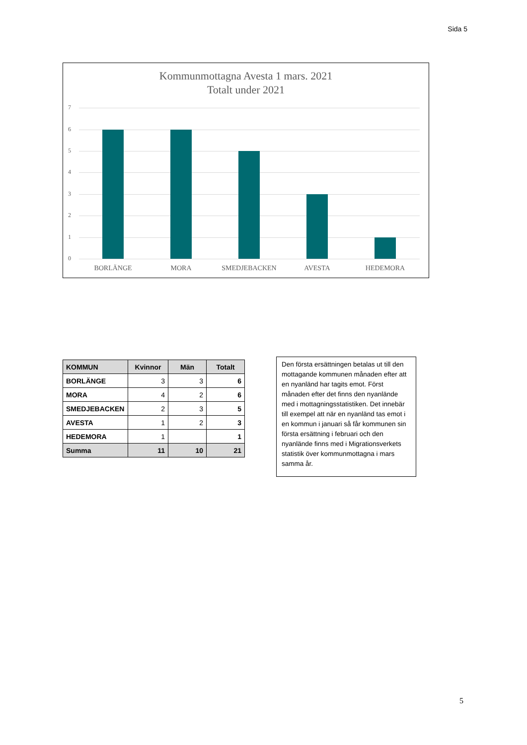Sida 5
Kommunmottagna Avesta 1 mars. 2021
Totalt under 2021
7
6
5
4
3
2
1
0
BORLÄNGE MORA SMEDJEBACKEN AVESTA HEDEMORA
| KOMMUN | Kvinnor | Män | Totalt |
| --- | --- | --- | --- |
| BORLÄNGE | 3 | 3 | 6 |
| MORA | 4 | 2 | 6 |
| SMEDJEBACKEN | 2 | 3 | 5 |
| AVESTA | 1 | 2 | 3 |
| HEDEMORA | 1 | | 1 |
| Summa | 11 | 10 | 21 |
Den första ersättningen betalas ut till den mottagande kommunen månaden efter att en nyanländ har tagits emot. Först månaden efter det finns den nyanlände med i mottagningsstatistiken. Det innebär till exempel att när en nyanländ tas emot i en kommun i januari så får kommunen sin första ersättning i februari och den nyanlände finns med i Migrationsverkets statistik över kommunmottagna i mars samma år.
5